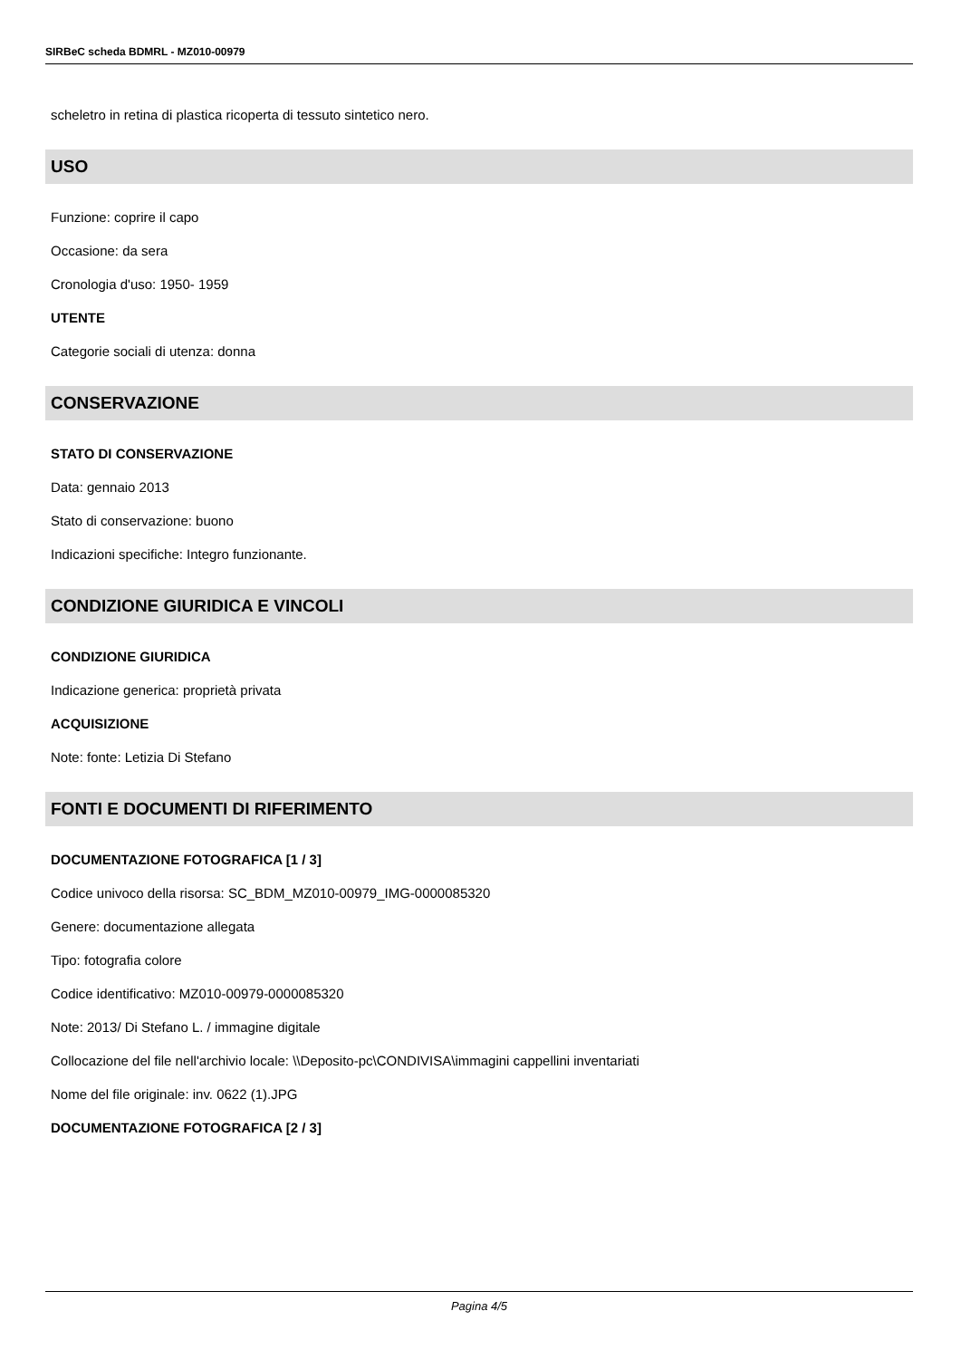SIRBeC scheda BDMRL - MZ010-00979
scheletro in retina di plastica ricoperta di tessuto sintetico nero.
USO
Funzione: coprire il capo
Occasione: da sera
Cronologia d'uso: 1950- 1959
UTENTE
Categorie sociali di utenza: donna
CONSERVAZIONE
STATO DI CONSERVAZIONE
Data: gennaio 2013
Stato di conservazione: buono
Indicazioni specifiche: Integro funzionante.
CONDIZIONE GIURIDICA E VINCOLI
CONDIZIONE GIURIDICA
Indicazione generica: proprietà privata
ACQUISIZIONE
Note: fonte: Letizia Di Stefano
FONTI E DOCUMENTI DI RIFERIMENTO
DOCUMENTAZIONE FOTOGRAFICA [1 / 3]
Codice univoco della risorsa: SC_BDM_MZ010-00979_IMG-0000085320
Genere: documentazione allegata
Tipo: fotografia colore
Codice identificativo: MZ010-00979-0000085320
Note: 2013/ Di Stefano L. / immagine digitale
Collocazione del file nell'archivio locale: \\Deposito-pc\CONDIVISA\immagini cappellini inventariati
Nome del file originale: inv. 0622 (1).JPG
DOCUMENTAZIONE FOTOGRAFICA [2 / 3]
Pagina 4/5